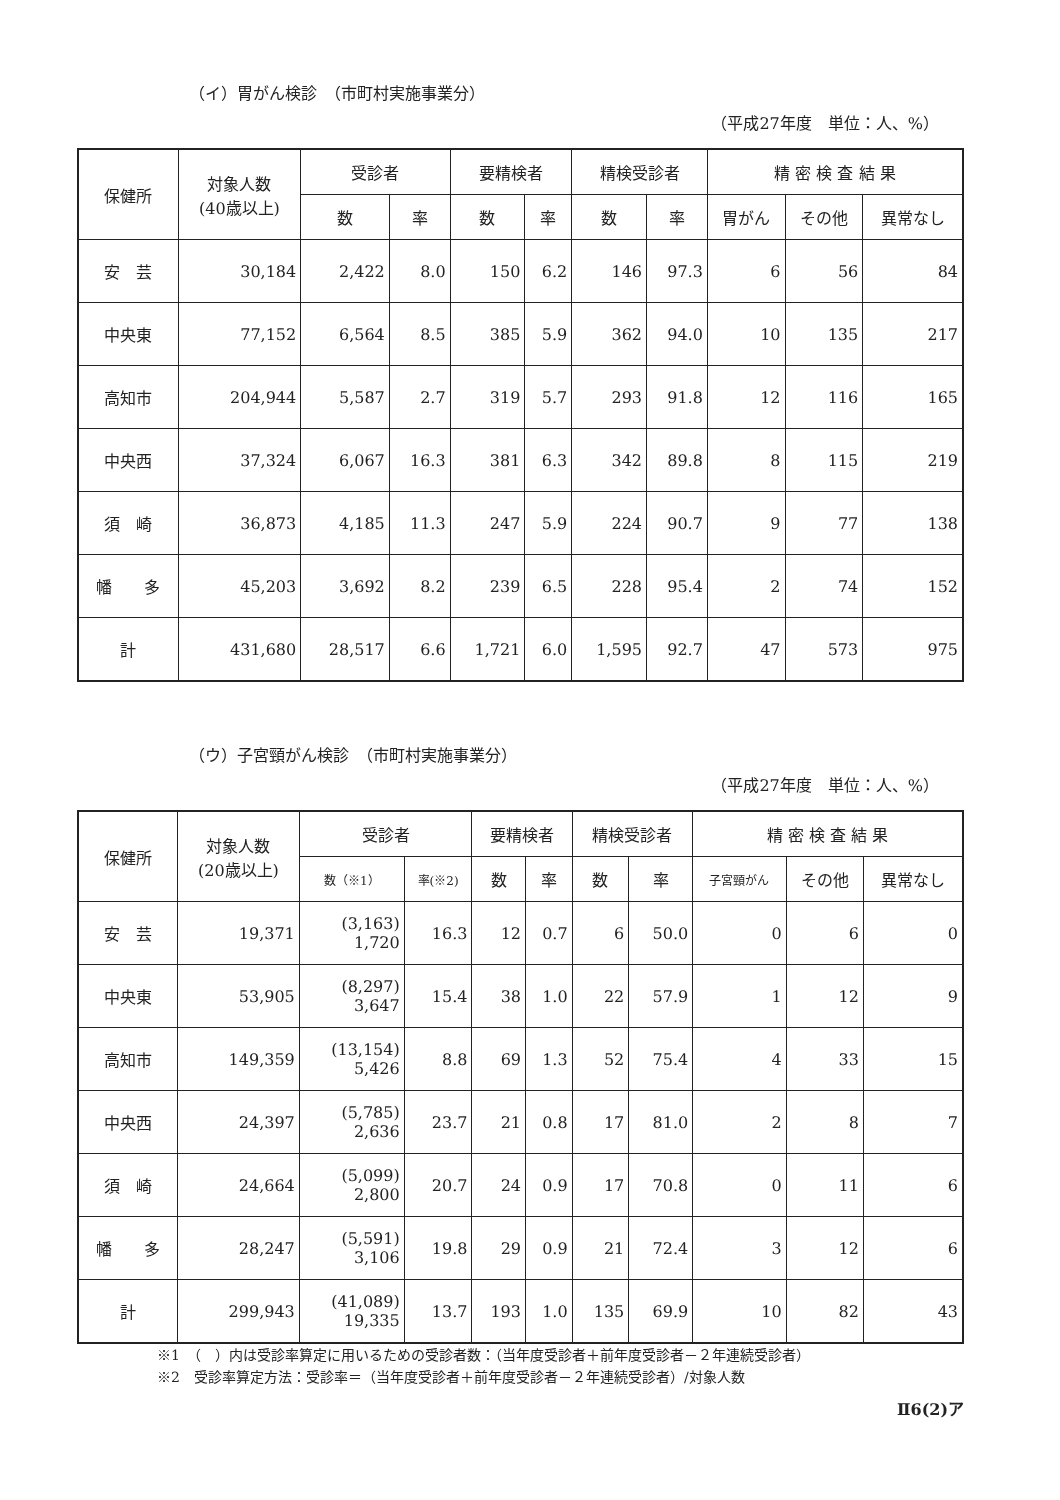（イ）胃がん検診　（市町村実施事業分）
（平成27年度　単位：人、%）
| 保健所 | 対象人数 (40歳以上) | 受診者 | | 要精検者 | | 精検受診者 | | 精 密 検 査 結 果 | | |
| --- | --- | --- | --- | --- | --- | --- | --- | --- | --- | --- |
| | | 数 | 率 | 数 | 率 | 数 | 率 | 胃がん | その他 | 異常なし |
| 安 芸 | 30,184 | 2,422 | 8.0 | 150 | 6.2 | 146 | 97.3 | 6 | 56 | 84 |
| 中央東 | 77,152 | 6,564 | 8.5 | 385 | 5.9 | 362 | 94.0 | 10 | 135 | 217 |
| 高知市 | 204,944 | 5,587 | 2.7 | 319 | 5.7 | 293 | 91.8 | 12 | 116 | 165 |
| 中央西 | 37,324 | 6,067 | 16.3 | 381 | 6.3 | 342 | 89.8 | 8 | 115 | 219 |
| 須 崎 | 36,873 | 4,185 | 11.3 | 247 | 5.9 | 224 | 90.7 | 9 | 77 | 138 |
| 幡 多 | 45,203 | 3,692 | 8.2 | 239 | 6.5 | 228 | 95.4 | 2 | 74 | 152 |
| 計 | 431,680 | 28,517 | 6.6 | 1,721 | 6.0 | 1,595 | 92.7 | 47 | 573 | 975 |
（ウ）子宮頸がん検診　（市町村実施事業分）
（平成27年度　単位：人、%）
| 保健所 | 対象人数 (20歳以上) | 受診者 | | 要精検者 | | 精検受診者 | | 精 密 検 査 結 果 | | |
| --- | --- | --- | --- | --- | --- | --- | --- | --- | --- | --- |
| | | 数（※1） | 率(※2) | 数 | 率 | 数 | 率 | 子宮頸がん | その他 | 異常なし |
| 安 芸 | 19,371 | (3,163) 1,720 | 16.3 | 12 | 0.7 | 6 | 50.0 | 0 | 6 | 0 |
| 中央東 | 53,905 | (8,297) 3,647 | 15.4 | 38 | 1.0 | 22 | 57.9 | 1 | 12 | 9 |
| 高知市 | 149,359 | (13,154) 5,426 | 8.8 | 69 | 1.3 | 52 | 75.4 | 4 | 33 | 15 |
| 中央西 | 24,397 | (5,785) 2,636 | 23.7 | 21 | 0.8 | 17 | 81.0 | 2 | 8 | 7 |
| 須 崎 | 24,664 | (5,099) 2,800 | 20.7 | 24 | 0.9 | 17 | 70.8 | 0 | 11 | 6 |
| 幡 多 | 28,247 | (5,591) 3,106 | 19.8 | 29 | 0.9 | 21 | 72.4 | 3 | 12 | 6 |
| 計 | 299,943 | (41,089) 19,335 | 13.7 | 193 | 1.0 | 135 | 69.9 | 10 | 82 | 43 |
※1　（　）内は受診率算定に用いるための受診者数：（当年度受診者＋前年度受診者－２年連続受診者）
※2　受診率算定方法：受診率＝（当年度受診者＋前年度受診者－２年連続受診者）/対象人数
Ⅱ6(2)ア